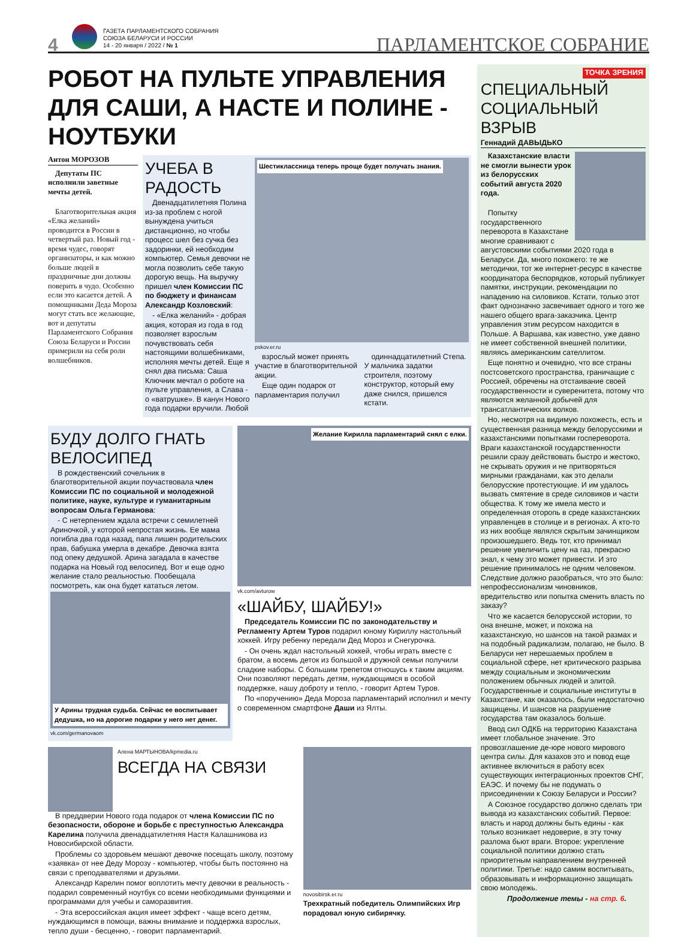4
ГАЗЕТА ПАРЛАМЕНТСКОГО СОБРАНИЯ
СОЮЗА БЕЛАРУСИ И РОССИИ
14 - 20 января / 2022 / № 1
ПАРЛАМЕНТСКОЕ СОБРАНИЕ
РОБОТ НА ПУЛЬТЕ УПРАВЛЕНИЯ ДЛЯ САШИ, А НАСТЕ И ПОЛИНЕ - НОУТБУКИ
Антон МОРОЗОВ
Депутаты ПС исполнили заветные мечты детей.
Благотворительная акция «Елка желаний» проводится в России в четвертый раз. Новый год - время чудес, говорят организаторы, и как можно больше людей в праздничные дни должны поверить в чудо. Особенно если это касается детей. А помощниками Деда Мороза могут стать все желающие, вот и депутаты Парламентского Собрания Союза Беларуси и России примерили на себя роли волшебников.
УЧЕБА В РАДОСТЬ
Двенадцатилетняя Полина из-за проблем с ногой вынуждена учиться дистанционно, но чтобы процесс шел без сучка без задоринки, ей необходим компьютер. Семья девочки не могла позволить себе такую дорогую вещь. На выручку пришел член Комиссии ПС по бюджету и финансам Александр Козловский:
- «Елка желаний» - добрая акция, которая из года в год позволяет взрослым почувствовать себя настоящими волшебниками, исполняя мечты детей. Еще я снял два письма: Саша Ключник мечтал о роботе на пульте управления, а Слава - о «ватрушке». В канун Нового года подарки вручили. Любой
Шестиклассница теперь проще будет получать знания.
pskov.er.ru
взрослый может принять участие в благотворительной акции.
Еще один подарок от парламентария получил
одиннадцатилетний Степа. У мальчика задатки строителя, поэтому конструктор, который ему даже снился, пришелся кстати.
БУДУ ДОЛГО ГНАТЬ ВЕЛОСИПЕД
В рождественский сочельник в благотворительной акции поучаствовала член Комиссии ПС по социальной и молодежной политике, науке, культуре и гуманитарным вопросам Ольга Германова:
- С нетерпением ждала встречи с семилетней Ариночкой, у которой непростая жизнь. Ее мама погибла два года назад, папа лишен родительских прав, бабушка умерла в декабре. Девочка взята под опеку дедушкой. Арина загадала в качестве подарка на Новый год велосипед. Вот и еще одно желание стало реальностью. Пообещала посмотреть, как она будет кататься летом.
У Арины трудная судьба. Сейчас ее воспитывает дедушка, но на дорогие подарки у него нет денег.
vk.com/germanovaom
Желание Кирилла парламентарий снял с елки.
vk.com/avturow
«ШАЙБУ, ШАЙБУ!»
Председатель Комиссии ПС по законодательству и Регламенту Артем Туров подарил юному Кириллу настольный хоккей. Игру ребенку передали Дед Мороз и Снегурочка.
- Он очень ждал настольный хоккей, чтобы играть вместе с братом, а восемь деток из большой и дружной семьи получили сладкие наборы. С большим трепетом отношусь к таким акциям. Они позволяют передать детям, нуждающимся в особой поддержке, нашу доброту и тепло, - говорит Артем Туров.
По «поручению» Деда Мороза парламентарий исполнил и мечту о современном смартфоне Даши из Ялты.
Алена МАРТЫНОВА/kpmedia.ru
ВСЕГДА НА СВЯЗИ
В преддверии Нового года подарок от члена Комиссии ПС по безопасности, обороне и борьбе с преступностью Александра Карелина получила двенадцатилетняя Настя Калашникова из Новосибирской области.
Проблемы со здоровьем мешают девочке посещать школу, поэтому «заявка» от нее Деду Морозу - компьютер, чтобы быть постоянно на связи с преподавателями и друзьями.
Александр Карелин помог воплотить мечту девочки в реальность - подарил современный ноутбук со всеми необходимыми функциями и программами для учебы и саморазвития.
- Эта всероссийская акция имеет эффект - чаще всего детям, нуждающимся в помощи, важны внимание и поддержка взрослых, тепло души - бесценно, - говорит парламентарий.
novosibirsk.er.ru
Трехкратный победитель Олимпийских Игр порадовал юную сибирячку.
ТОЧКА ЗРЕНИЯ
СПЕЦИАЛЬНЫЙ СОЦИАЛЬНЫЙ ВЗРЫВ
Геннадий ДАВЫДЬКО
Казахстанские власти не смогли вынести урок из белорусских событий августа 2020 года.
Попытку государственного переворота в Казахстане многие сравнивают с августовскими событиями 2020 года в Беларуси. Да, много похожего: те же методички, тот же интернет-ресурс в качестве координатора беспорядков, который публикует памятки, инструкции, рекомендации по нападению на силовиков. Кстати, только этот факт однозначно засвечивает одного и того же нашего общего врага-заказчика. Центр управления этим ресурсом находится в Польше. А Варшава, как известно, уже давно не имеет собственной внешней политики, являясь американским сателлитом.
Еще понятно и очевидно, что все страны постсоветского пространства, граничащие с Россией, обречены на отстаивание своей государственности и суверенитета, потому что являются желанной добычей для трансатлантических волков.
Но, несмотря на видимую похожесть, есть и существенная разница между белорусскими и казахстанскими попытками госпереворота. Враги казахстанской государственности решили сразу действовать быстро и жестоко, не скрывать оружия и не притворяться мирными гражданами, как это делали белорусские протестующие. И им удалось вызвать смятение в среде силовиков и части общества. К тому же имела место и определенная оторопь в среде казахстанских управленцев в столице и в регионах. А кто-то из них вообще являлся скрытым зачинщиком произошедшего. Ведь тот, кто принимал решение увеличить цену на газ, прекрасно знал, к чему это может привести. И это решение принималось не одним человеком. Следствие должно разобраться, что это было: непрофессионализм чиновников, вредительство или попытка сменить власть по заказу?
Что же касается белорусской истории, то она внешне, может, и похожа на казахстанскую, но шансов на такой размах и на подобный радикализм, полагаю, не было. В Беларуси нет нерешаемых проблем в социальной сфере, нет критического разрыва между социальным и экономическим положением обычных людей и элитой. Государственные и социальные институты в Казахстане, как оказалось, были недостаточно защищены. И шансов на разрушение государства там оказалось больше.
Ввод сил ОДКБ на территорию Казахстана имеет глобальное значение. Это провозглашение де-юре нового мирового центра силы. Для казахов это и повод еще активнее включиться в работу всех существующих интеграционных проектов СНГ, ЕАЭС. И почему бы не подумать о присоединении к Союзу Беларуси и России?
А Союзное государство должно сделать три вывода из казахстанских событий. Первое: власть и народ должны быть едины - как только возникает недоверие, в эту точку разлома бьют враги. Второе: укрепление социальной политики должно стать приоритетным направлением внутренней политики. Третье: надо самим воспитывать, образовывать и информационно защищать свою молодежь.
Продолжение темы - на стр. 6.